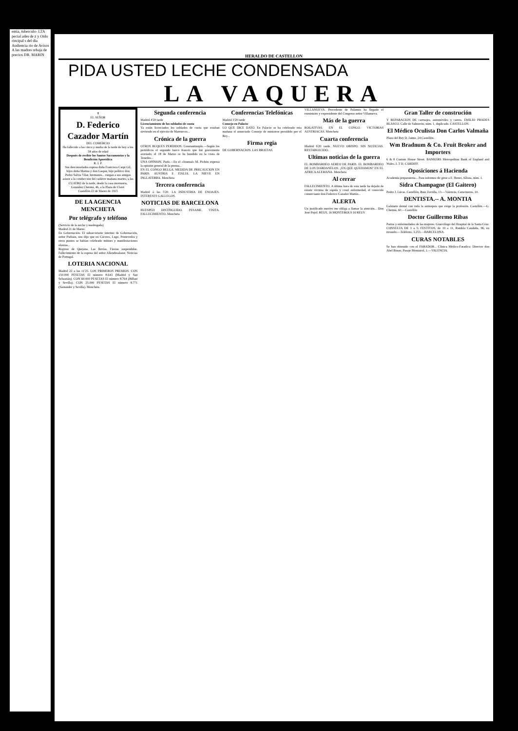emia, tuberculo- LTA pecial ades de z y Oido rincipal s del día Audiencia rio de Avisos A las madres rebaja de precios DR. MARIN
HERALDO DE CASTELLON
PIDA USTED LECHE CONDENSADA
LA VAQUERA
✝
EL SEÑOR
D. Federico Cazador Martín
DEL COMERCIO
Ha fallecido a las cinco y media de la tarde de hoy a los 58 años de edad
Después de recibir los Santos Sacramentos y la Bendición Apostólica
R. I. P.
Sus desconsolados esposa doña Francisca Carpi Gil, hijos doña Marina y don Gaspar, hijo político don Pedro Salvia Vilar, hermanos... ruegan a sus amigos asistir a la conducción del cadáver mañana martes, a las CUATRO de la tarde, desde la casa mortuoria, González Chermá, 46, a la Plaza de Clavé.
Castellón 22 de Marzo de 1915
DE LA AGENCIA MENCHETA
Por telégrafo y teléfono
(Servicio de la noche y madrugada)
Madrid 21 de Marzo.
En Gobernación. El subsecretario interino de Gobernación, señor Pieltain, nos dijo que en Cáceres, Lugo, Pontevedra y otros puntos se habían celebrado mitines y manifestaciones obreras...
Regreso de Quejana. Las lluvias. Fiestas suspendidas. Fallecimiento de la esposa del señor Allendesalazar. Noticias de Portugal.
LOTERIA NACIONAL
Madrid 22 a las 11'25. LOS PRIMEROS PREMIOS. CON 150.000 PESETAS El número 8.643 (Madrid y San Sebastián). CON 60.000 PESETAS El número 8.764 (Bilbao y Sevilla). CON 25.000 PESETAS El número 8.771 (Santander y Sevilla). Mencheta.
Segunda conferencia
Madrid 4'20 tarde
Licenciamiento de los soldados de cuota
Ya están licenciados los soldados de cuota que estaban sirviendo en el ejército de Marruecos...
Crónica de la guerra
OTROS BUQUES PERDIDOS. Constantinopla.—Según los periódicos el segundo barco francés que fué gravemente averiado, el 18 de Marzo se ha hundido en la costa de Tenedos...
UNA OPINION. París.—En el «Journal» M. Pichón expresa la opinión general de la prensa...
EN EL CONGO BELGA. MEDIDA DE PRECAUCION EN PARIS. AUSTRIA E ITALIA. LA NIEVE EN INGLATERRA. Mencheta
Tercera conferencia
Madrid á las 5'20. LA INDUSTRIA DE ENOAJES. INTERESES GALLEGOS.
NOTICIAS DE BARCELONA
HUESPED DISTINGUIDO. PESAME. VISITA. FALLECIMIENTO. Mencheta
Conferencias Telefónicas
Madrid 3'20 tarde
Consejo en Palacio
LO QUE DICE DATO. En Palacio se ha celebrado esta mañana el anunciado Consejo de ministros presidido por el Rey...
Firma regia
DE GOBERNACION. LAS BRAVIAS.
VILLANUEVA. Procedente de Palamós ha llegado el exministro y expresidente del Congreso señor Villanueva.
Más de la guerra
ROGATIVAS. EN EL CONGO. VICTORIAS AUSTRIACAS. Mencheta
Cuarta conferencia
Madrid 6'20 tarde. NUEVO OBISPO. SIN NOTICIAS. RESTABLECIDO.
Ultimas noticias de la guerra
EL BOMBARDEO AEREO DE PARIS. EL BOMBARDEO DE LOS DARDANELOS. ¿EN QUE QUEDAMOS? EN EL AFRICA ALEMANA. Mencheta
Al cerrar
FALLECIMIENTO. A última hora de esta tarde ha dejado de existir víctima de rápida y cruel enfermedad, el conocido comerciante don Federico Cazador Martín...
ALERTA
Un justificado motivo me obliga a llamar la atención... Don José Pujol. REUS, 16 MONTEROLS 16 REUS
Gran Taller de construción
Y REPARACION DE carruajes, automóviles y carros. EMILIO PRADES BLASCO. Calle de Salmerón, núm. 1, duplicado. CASTELLON.
El Médico Oculista Don Carlos Valmaña
Plaza del Rey D. Jaime, 24 Castellón.
Wm Bradnum & Co. Fruit Broker and Importers
6 & 8 Custom House Street. BANKERS Metropolitan Bank of England and Wales. L T D. CARDIFF.
Oposiciones á Hacienda
Academia preparatoria... Para informes dir girse a E. Bonet, Alloza, núm. 1.
Sidra Champagne (El Gaitero)
Pedro J. Lúcas. Castellón, Ruiz Zorrilla, 13.—Valencia, Caracineros, 10.
DENTISTA.-- A. MONTIA
Gabinete dental con toda la antisepsia que exige la profesión. Castellón.—G. Chermá, 60.—Castellón
Doctor Guillermo Ribas
Partos y enfermedades de las mujeres. Ginecólogo del Hospital de la Santa Cruz. CONSULTA DE 3 a 5; FESTIVOS, de 10 a 11, Rambla Cataluña, 96, en tresuelo.—Teléfono, 3.253.—BARCELONA.
CURAS NOTABLES
Se han obtenido con el FARADOR... Clínica Médico-Faradica: Director don Abel Busso, Pasaje Monistrol, 1.—VALENCIA.